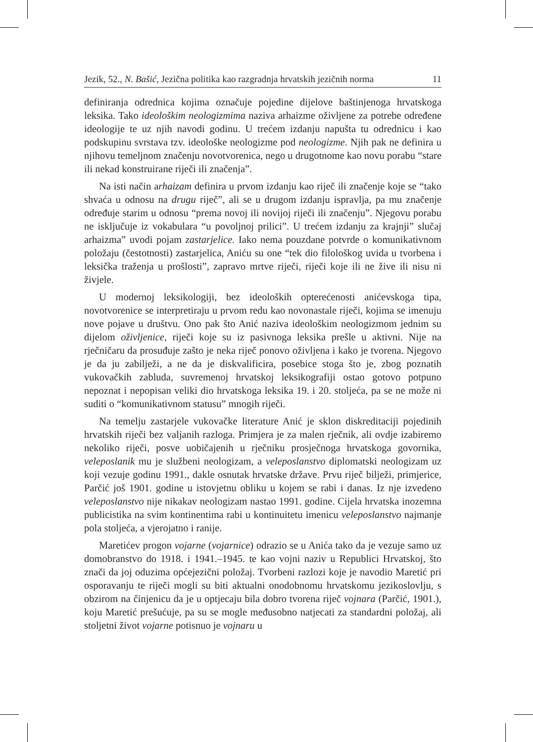Jezik, 52., N. Bašić, Jezična politika kao razgradnja hrvatskih jezičnih norma 11
definiranja odrednica kojima označuje pojedine dijelove baštinjenoga hrvatskoga leksika. Tako ideološkim neologizmima naziva arhaizme oživljene za potrebe određene ideologije te uz njih navodi godinu. U trećem izdanju napušta tu odrednicu i kao podskupinu svrstava tzv. ideološke neologizme pod neologizme. Njih pak ne definira u njihovu temeljnom značenju novotvorenica, nego u drugotnome kao novu porabu “stare ili nekad konstruirane riječi ili značenja”.
Na isti način arhaizam definira u prvom izdanju kao riječ ili značenje koje se “tako shvaća u odnosu na drugu riječ”, ali se u drugom izdanju ispravlja, pa mu značenje određuje starim u odnosu “prema novoj ili novijoj riječi ili značenju”. Njegovu porabu ne isključuje iz vokabulara “u povoljnoj prilici”. U trećem izdanju za krajnji” slučaj arhaizma” uvodi pojam zastarjelice. Iako nema pouzdane potvrde o komunikativnom položaju (čestotnosti) zastarjelica, Aniću su one “tek dio filološkog uvida u tvorbena i leksička traženja u prošlosti”, zapravo mrtve riječi, riječi koje ili ne žive ili nisu ni živjele.
U modernoj leksikologiji, bez ideoloških opterećenosti anićevskoga tipa, novotvorenice se interpretiraju u prvom redu kao novonastale riječi, kojima se imenuju nove pojave u društvu. Ono pak što Anić naziva ideološkim neologizmom jednim su dijelom oživljenice, riječi koje su iz pasivnoga leksika prešle u aktivni. Nije na rječničaru da prosuđuje zašto je neka riječ ponovo oživljena i kako je tvorena. Njegovo je da ju zabilježi, a ne da je diskvalificira, posebice stoga što je, zbog poznatih vukovačkih zabluda, suvremenoj hrvatskoj leksikografiji ostao gotovo potpuno nepoznat i nepopisan veliki dio hrvatskoga leksika 19. i 20. stoljeća, pa se ne može ni suditi o “komunikativnom statusu” mnogih riječi.
Na temelju zastarjele vukovačke literature Anić je sklon diskreditaciji pojedinih hrvatskih riječi bez valjanih razloga. Primjera je za malen rječnik, ali ovdje izabiremo nekoliko riječi, posve uobičajenih u rječniku prosječnoga hrvatskoga govornika, veleposlanik mu je službeni neologizam, a veleposlanstvo diplomatski neologizam uz koji vezuje godinu 1991., dakle osnutak hrvatske države. Prvu riječ bilježi, primjerice, Parčić još 1901. godine u istovjetnu obliku u kojem se rabi i danas. Iz nje izvedeno veleposlanstvo nije nikakav neologizam nastao 1991. godine. Cijela hrvatska inozemna publicistika na svim kontinentima rabi u kontinuitetu imenicu veleposlanstvo najmanje pola stoljeća, a vjerojatno i ranije.
Maretićev progon vojarne (vojarnice) odrazio se u Anića tako da je vezuje samo uz domobranstvo do 1918. i 1941.–1945. te kao vojni naziv u Republici Hrvatskoj, što znači da joj oduzima općejezični položaj. Tvorbeni razlozi koje je navodio Maretić pri osporavanju te riječi mogli su biti aktualni onodobnomu hrvatskomu jezikoslovlju, s obzirom na činjenicu da je u optjecaju bila dobro tvorena riječ vojnara (Parčić, 1901.), koju Maretić prešućuje, pa su se mogle međusobno natjecati za standardni položaj, ali stoljetni život vojarne potisnuo je vojnaru u